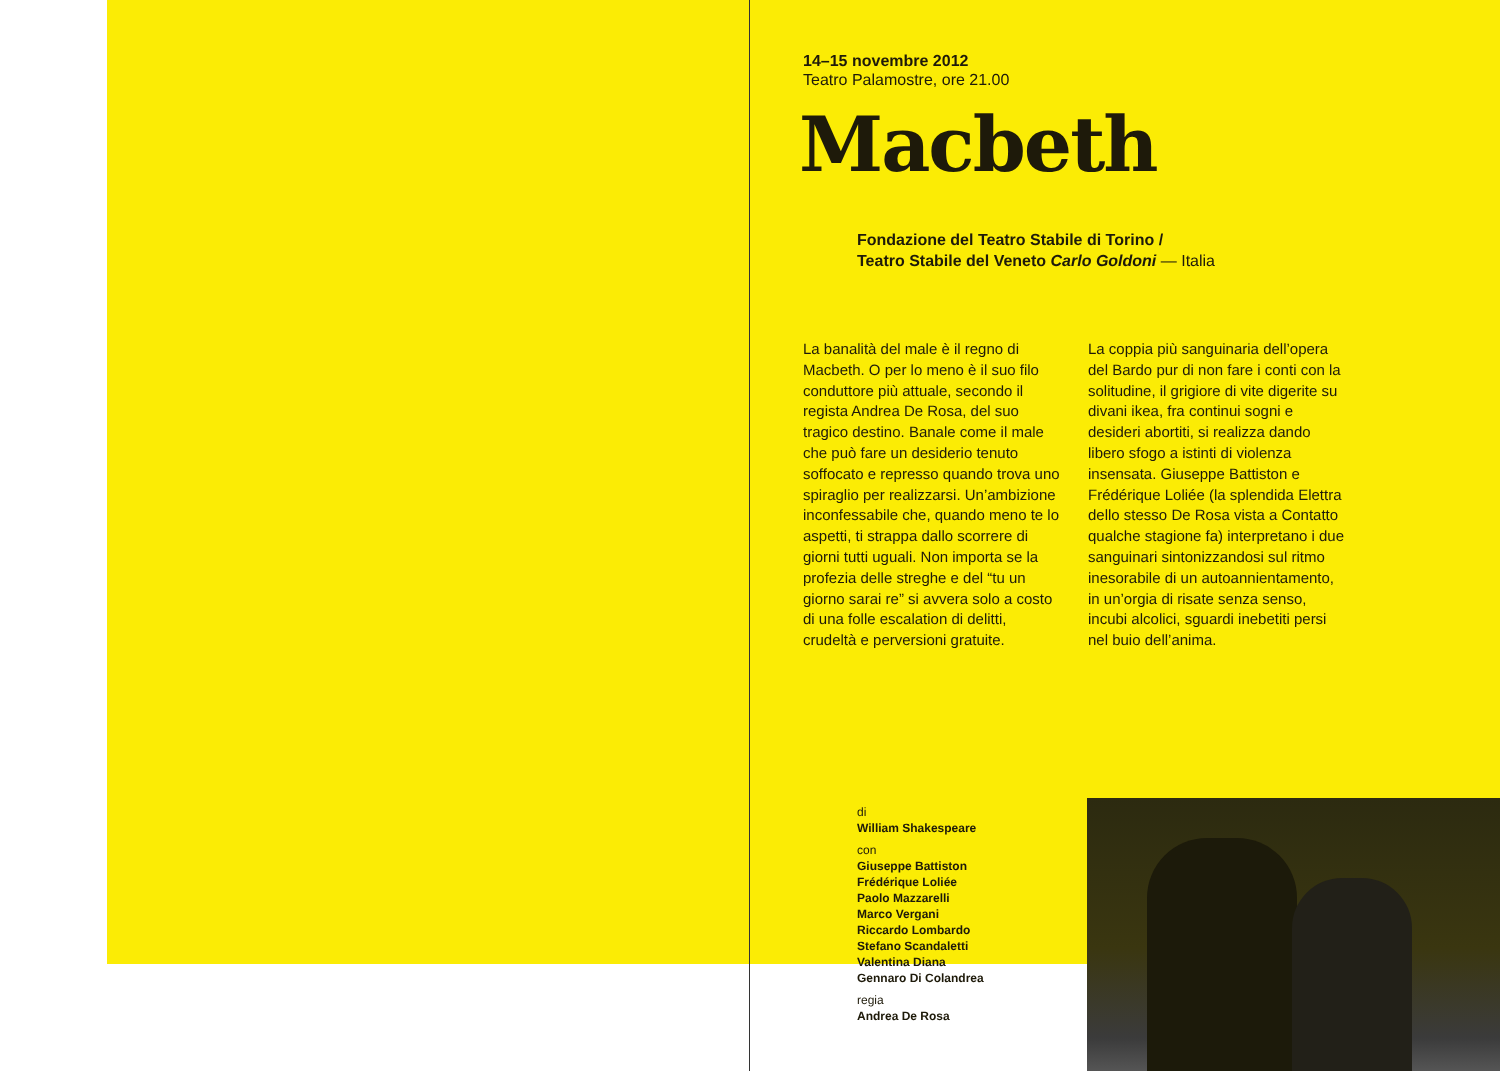14–15 novembre 2012
Teatro Palamostre, ore 21.00
Macbeth
Fondazione del Teatro Stabile di Torino /
Teatro Stabile del Veneto Carlo Goldoni — Italia
La banalità del male è il regno di Macbeth. O per lo meno è il suo filo conduttore più attuale, secondo il regista Andrea De Rosa, del suo tragico destino. Banale come il male che può fare un desiderio tenuto soffocato e represso quando trova uno spiraglio per realizzarsi. Un’ambizione inconfessabile che, quando meno te lo aspetti, ti strappa dallo scorrere di giorni tutti uguali. Non importa se la profezia delle streghe e del “tu un giorno sarai re” si avvera solo a costo di una folle escalation di delitti, crudeltà e perversioni gratuite.
La coppia più sanguinaria dell’opera del Bardo pur di non fare i conti con la solitudine, il grigiore di vite digerite su divani ikea, fra continui sogni e desideri abortiti, si realizza dando libero sfogo a istinti di violenza insensata. Giuseppe Battiston e Frédérique Loliée (la splendida Elettra dello stesso De Rosa vista a Contatto qualche stagione fa) interpretano i due sanguinari sintonizzandosi sul ritmo inesorabile di un autoannientamento, in un’orgia di risate senza senso, incubi alcolici, sguardi inebetiti persi nel buio dell’anima.
di
William Shakespeare
con
Giuseppe Battiston
Frédérique Loliée
Paolo Mazzarelli
Marco Vergani
Riccardo Lombardo
Stefano Scandaletti
Valentina Diana
Gennaro Di Colandrea
regia
Andrea De Rosa